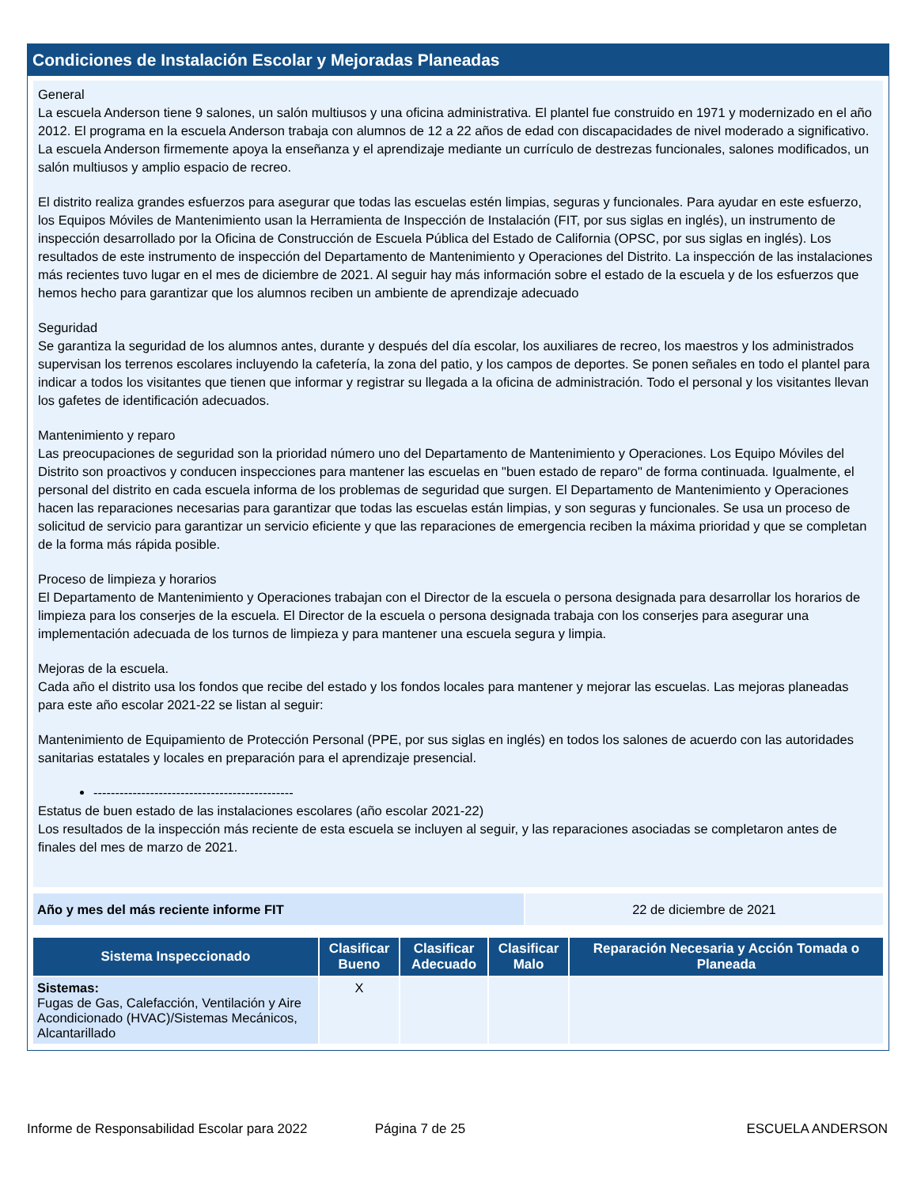Condiciones de Instalación Escolar y Mejoradas Planeadas
General
La escuela Anderson tiene 9 salones, un salón multiusos y una oficina administrativa. El plantel fue construido en 1971 y modernizado en el año 2012. El programa en la escuela Anderson trabaja con alumnos de 12 a 22 años de edad con discapacidades de nivel moderado a significativo. La escuela Anderson firmemente apoya la enseñanza y el aprendizaje mediante un currículo de destrezas funcionales, salones modificados, un salón multiusos y amplio espacio de recreo.
El distrito realiza grandes esfuerzos para asegurar que todas las escuelas estén limpias, seguras y funcionales. Para ayudar en este esfuerzo, los Equipos Móviles de Mantenimiento usan la Herramienta de Inspección de Instalación (FIT, por sus siglas en inglés), un instrumento de inspección desarrollado por la Oficina de Construcción de Escuela Pública del Estado de California (OPSC, por sus siglas en inglés). Los resultados de este instrumento de inspección del Departamento de Mantenimiento y Operaciones del Distrito. La inspección de las instalaciones más recientes tuvo lugar en el mes de diciembre de 2021. Al seguir hay más información sobre el estado de la escuela y de los esfuerzos que hemos hecho para garantizar que los alumnos reciben un ambiente de aprendizaje adecuado
Seguridad
Se garantiza la seguridad de los alumnos antes, durante y después del día escolar, los auxiliares de recreo, los maestros y los administrados supervisan los terrenos escolares incluyendo la cafetería, la zona del patio, y los campos de deportes. Se ponen señales en todo el plantel para indicar a todos los visitantes que tienen que informar y registrar su llegada a la oficina de administración. Todo el personal y los visitantes llevan los gafetes de identificación adecuados.
Mantenimiento y reparo
Las preocupaciones de seguridad son la prioridad número uno del Departamento de Mantenimiento y Operaciones. Los Equipo Móviles del Distrito son proactivos y conducen inspecciones para mantener las escuelas en "buen estado de reparo" de forma continuada. Igualmente, el personal del distrito en cada escuela informa de los problemas de seguridad que surgen. El Departamento de Mantenimiento y Operaciones hacen las reparaciones necesarias para garantizar que todas las escuelas están limpias, y son seguras y funcionales. Se usa un proceso de solicitud de servicio para garantizar un servicio eficiente y que las reparaciones de emergencia reciben la máxima prioridad y que se completan de la forma más rápida posible.
Proceso de limpieza y horarios
El Departamento de Mantenimiento y Operaciones trabajan con el Director de la escuela o persona designada para desarrollar los horarios de limpieza para los conserjes de la escuela. El Director de la escuela o persona designada trabaja con los conserjes para asegurar una implementación adecuada de los turnos de limpieza y para mantener una escuela segura y limpia.
Mejoras de la escuela.
Cada año el distrito usa los fondos que recibe del estado y los fondos locales para mantener y mejorar las escuelas. Las mejoras planeadas para este año escolar 2021-22 se listan al seguir:
Mantenimiento de Equipamiento de Protección Personal (PPE, por sus siglas en inglés) en todos los salones de acuerdo con las autoridades sanitarias estatales y locales en preparación para el aprendizaje presencial.
----------------------------------------------
Estatus de buen estado de las instalaciones escolares (año escolar 2021-22)
Los resultados de la inspección más reciente de esta escuela se incluyen al seguir, y las reparaciones asociadas se completaron antes de finales del mes de marzo de 2021.
| Año y mes del más reciente informe FIT | 22 de diciembre de 2021 |
| Sistema Inspeccionado | Clasificar Bueno | Clasificar Adecuado | Clasificar Malo | Reparación Necesaria y Acción Tomada o Planeada |
| --- | --- | --- | --- | --- |
| Sistemas: Fugas de Gas, Calefacción, Ventilación y Aire Acondicionado (HVAC)/Sistemas Mecánicos, Alcantarillado | X | | | |
Informe de Responsabilidad Escolar para 2022 Página 7 de 25 ESCUELA ANDERSON